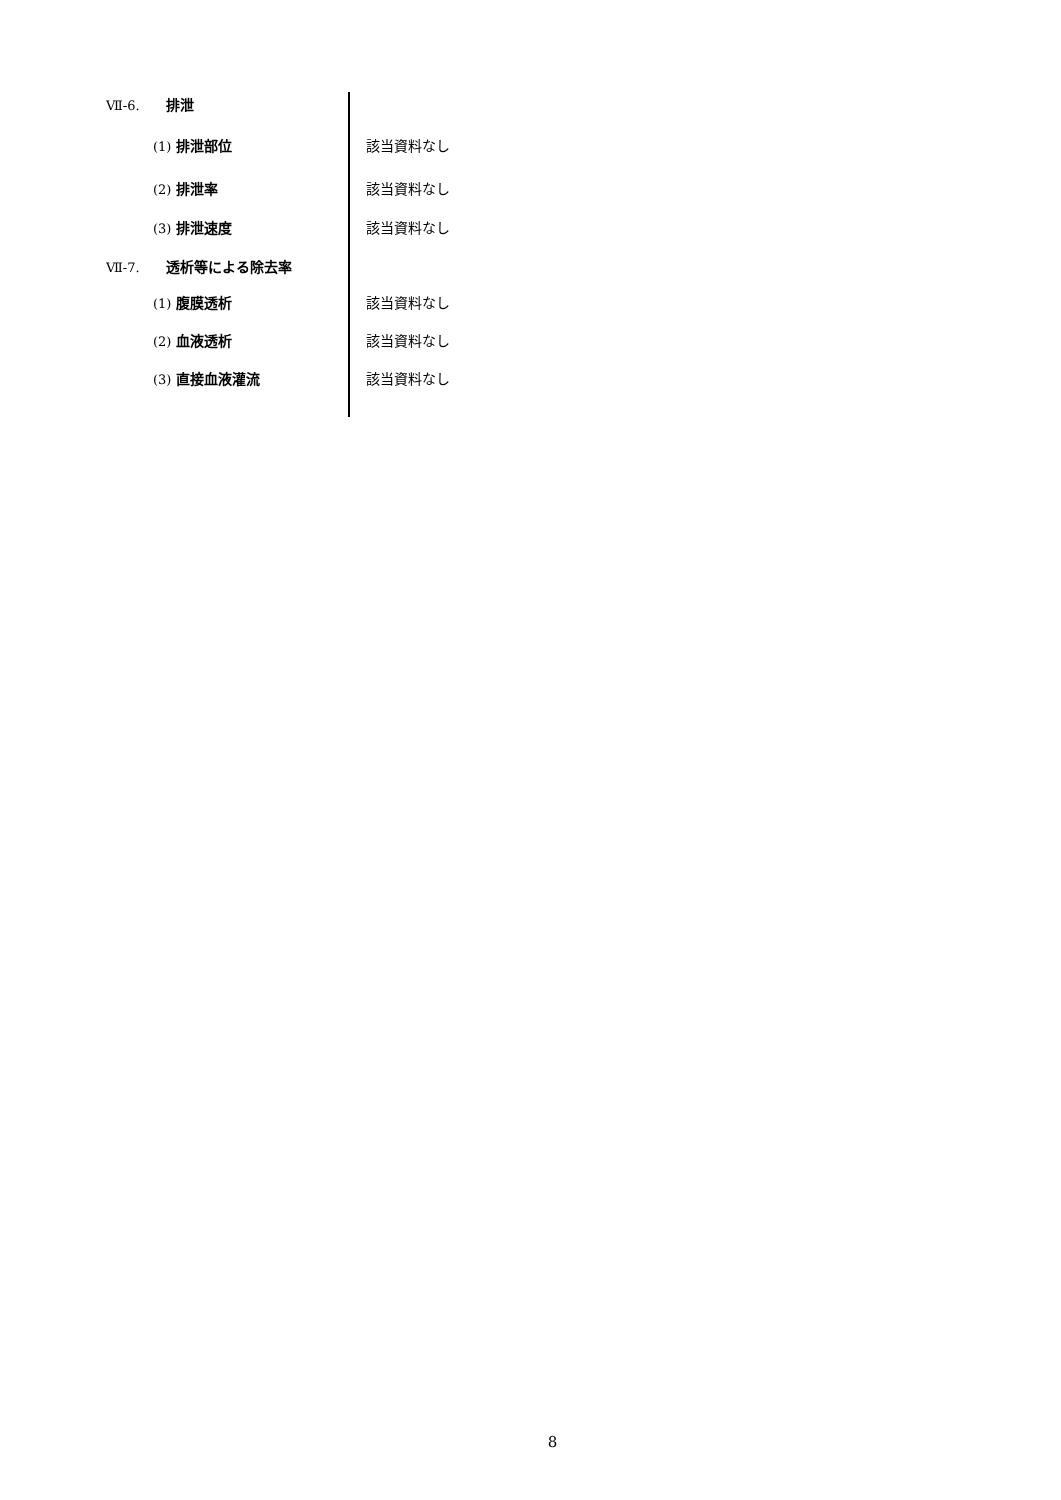Ⅶ-6. 排泄
(1) 排泄部位 該当資料なし
(2) 排泄率 該当資料なし
(3) 排泄速度 該当資料なし
Ⅶ-7. 透析等による除去率
(1) 腹膜透析 該当資料なし
(2) 血液透析 該当資料なし
(3) 直接血液灌流 該当資料なし
8